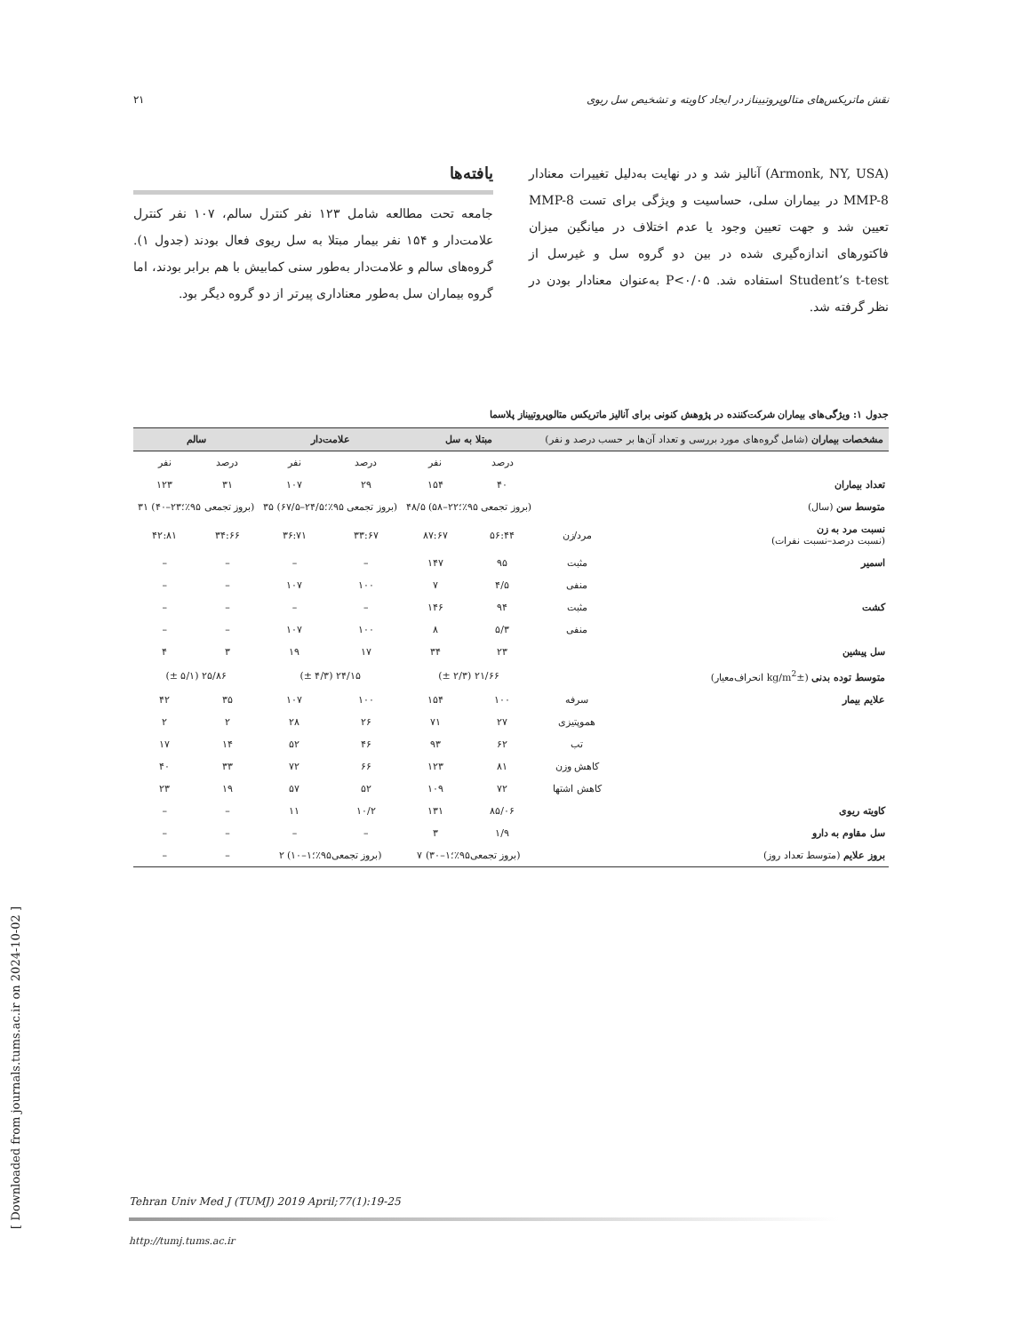نقش ماتریکس‌های متالوپروتییناز در ایجاد کاویته و تشخیص سل ریوی ۲۱
(Armonk, NY, USA) آنالیز شد و در نهایت به‌دلیل تغییرات معنادار MMP-8 در بیماران سلی، حساسیت و ویژگی برای تست MMP-8 تعیین شد و جهت تعیین وجود یا عدم اختلاف در میانگین میزان فاکتورهای اندازه‌گیری شده در بین دو گروه سل و غیرسل از Student’s t-test استفاده شد. P<۰/۰۵ به‌عنوان معنادار بودن در نظر گرفته شد.
یافته‌ها
جامعه تحت مطالعه شامل ۱۲۳ نفر کنترل سالم، ۱۰۷ نفر کنترل علامت‌دار و ۱۵۴ نفر بیمار مبتلا به سل ریوی فعال بودند (جدول ۱). گروه‌های سالم و علامت‌دار به‌طور سنی کمابیش با هم برابر بودند، اما گروه بیماران سل به‌طور معناداری پیرتر از دو گروه دیگر بود.
جدول ۱: ویژگی‌های بیماران شرکت‌کننده در پژوهش کنونی برای آنالیز ماتریکس متالوپروتییناز پلاسما
| مشخصات بیماران (شامل گروه‌های مورد بررسی و تعداد آن‌ها بر حسب درصد و نفر) | | مبتلا به سل | | علامت‌دار | | سالم | |
| --- | --- | --- | --- | --- | --- | --- | --- |
| | | درصد | نفر | درصد | نفر | درصد | نفر |
| تعداد بیماران | | ۴۰ | ۱۵۴ | ۲۹ | ۱۰۷ | ۳۱ | ۱۲۳ |
| متوسط سن (سال) | | (بروز تجمعی ۹۵٪؛۲۲–۵۸) ۴۸/۵ | | (بروز تجمعی ۹۵٪؛۲۴/۵–۶۷/۵) ۳۵ | | (بروز تجمعی ۹۵٪؛۲۳–۴۰) ۳۱ | |
| نسبت مرد به زن (نسبت درصد–نسبت نفرات) | مرد/زن | ۵۶:۴۴ | ۸۷:۶۷ | ۳۳:۶۷ | ۳۶:۷۱ | ۳۴:۶۶ | ۴۲:۸۱ |
| اسمیر | مثبت | ۹۵ | ۱۴۷ | – | – | – | – |
| | منفی | ۴/۵ | ۷ | ۱۰۰ | ۱۰۷ | – | – |
| کشت | مثبت | ۹۴ | ۱۴۶ | – | – | – | – |
| | منفی | ۵/۳ | ۸ | ۱۰۰ | ۱۰۷ | – | – |
| سل پیشین | | ۲۳ | ۳۴ | ۱۷ | ۱۹ | ۳ | ۴ |
| متوسط توده بدنی (kg/m<sup>2</sup>± انحراف‌معیار) | | ۲۱/۶۶ (۲/۳ ±) | | ۲۴/۱۵ (۴/۳ ±) | | ۲۵/۸۶ (۵/۱ ±) | |
| علایم بیمار | سرفه | ۱۰۰ | ۱۵۴ | ۱۰۰ | ۱۰۷ | ۳۵ | ۴۲ |
| | هموپتیزی | ۲۷ | ۷۱ | ۲۶ | ۲۸ | ۲ | ۲ |
| | تب | ۶۲ | ۹۳ | ۴۶ | ۵۲ | ۱۴ | ۱۷ |
| | کاهش وزن | ۸۱ | ۱۲۳ | ۶۶ | ۷۲ | ۳۳ | ۴۰ |
| | کاهش اشتها | ۷۲ | ۱۰۹ | ۵۲ | ۵۷ | ۱۹ | ۲۳ |
| کاویته ریوی | | ۸۵/۰۶ | ۱۳۱ | ۱۰/۲ | ۱۱ | – | – |
| سل مقاوم به دارو | | ۱/۹ | ۳ | – | – | – | – |
| بروز علایم (متوسط تعداد روز) | | (بروز تجمعی۹۵٪؛۱–۳۰) ۷ | | (بروز تجمعی۹۵٪؛۱–۱۰) ۲ | | – | – |
Tehran Univ Med J (TUMJ) 2019 April;77(1):19-25
http://tumj.tums.ac.ir
[ Downloaded from journals.tums.ac.ir on 2024-10-02 ]